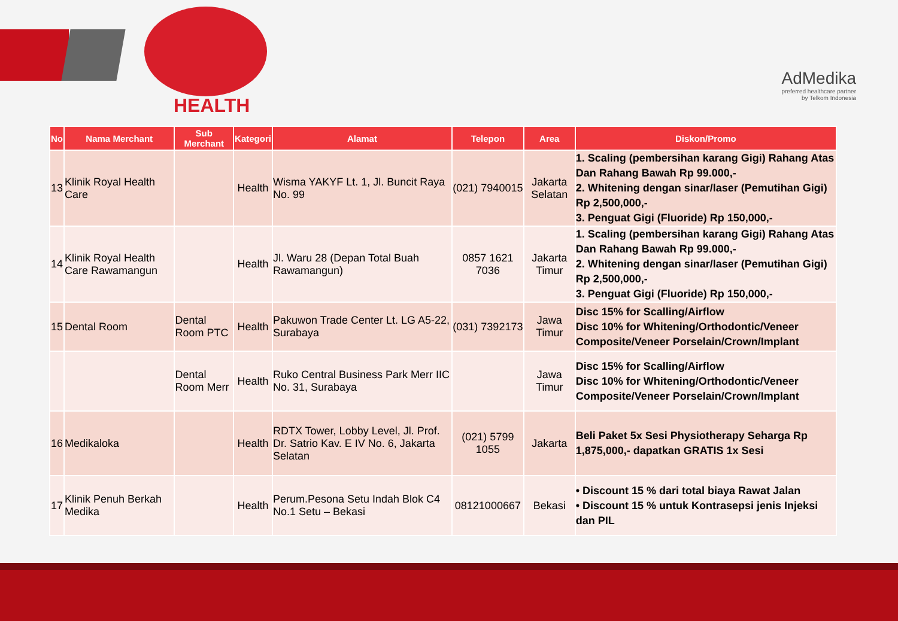HEALTH
AdMedika
preferred healthcare partner
by Telkom Indonesia
| No | Nama Merchant | Sub Merchant | Kategori | Alamat | Telepon | Area | Diskon/Promo |
| --- | --- | --- | --- | --- | --- | --- | --- |
| 13 | Klinik Royal Health Care | | Health | Wisma YAKYF Lt. 1, Jl. Buncit Raya No. 99 | (021) 7940015 | Jakarta Selatan | 1. Scaling (pembersihan karang Gigi) Rahang Atas Dan Rahang Bawah Rp 99.000,- 2. Whitening dengan sinar/laser (Pemutihan Gigi) Rp 2,500,000,- 3. Penguat Gigi (Fluoride) Rp 150,000,- |
| 14 | Klinik Royal Health Care Rawamangun | | Health | Jl. Waru 28 (Depan Total Buah Rawamangun) | 0857 1621 7036 | Jakarta Timur | 1. Scaling (pembersihan karang Gigi) Rahang Atas Dan Rahang Bawah Rp 99.000,- 2. Whitening dengan sinar/laser (Pemutihan Gigi) Rp 2,500,000,- 3. Penguat Gigi (Fluoride) Rp 150,000,- |
| 15 | Dental Room | Dental Room PTC | Health | Pakuwon Trade Center Lt. LG A5-22, Surabaya | (031) 7392173 | Jawa Timur | Disc 15% for Scalling/Airflow Disc 10% for Whitening/Orthodontic/Veneer Composite/Veneer Porselain/Crown/Implant |
| | | Dental Room Merr | Health | Ruko Central Business Park Merr IIC No. 31, Surabaya | | Jawa Timur | Disc 15% for Scalling/Airflow Disc 10% for Whitening/Orthodontic/Veneer Composite/Veneer Porselain/Crown/Implant |
| 16 | Medikaloka | | Health | RDTX Tower, Lobby Level, Jl. Prof. Dr. Satrio Kav. E IV No. 6, Jakarta Selatan | (021) 5799 1055 | Jakarta | Beli Paket 5x Sesi Physiotherapy Seharga Rp 1,875,000,- dapatkan GRATIS 1x Sesi |
| 17 | Klinik Penuh Berkah Medika | | Health | Perum.Pesona Setu Indah Blok C4 No.1 Setu – Bekasi | 08121000667 | Bekasi | • Discount 15 % dari total biaya Rawat Jalan • Discount 15 % untuk Kontrasepsi jenis Injeksi dan PIL |